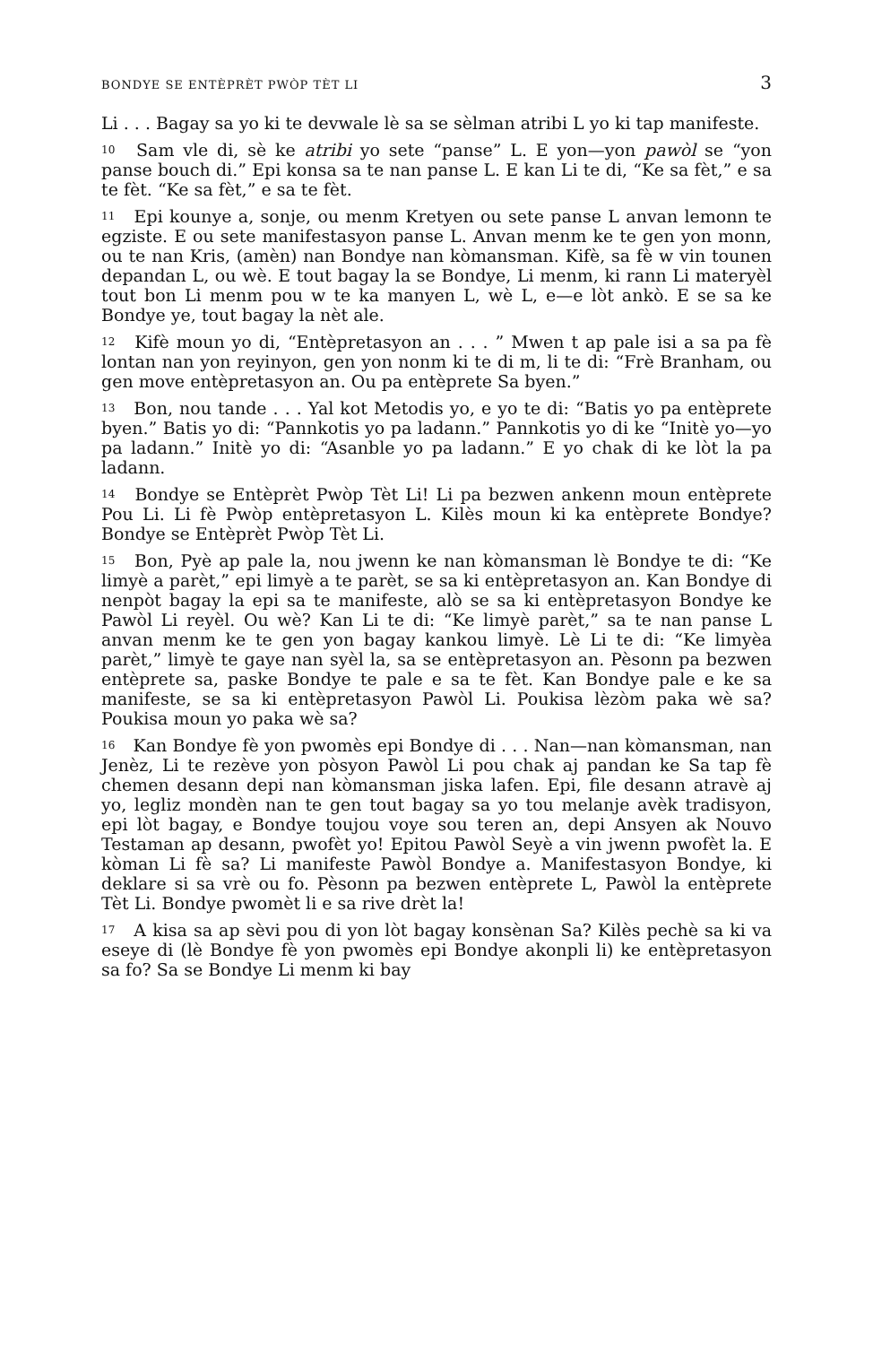BONDYE SE ENTÈPRÈT PWÒP TÈT LI 3
Li . . . Bagay sa yo ki te devwale lè sa se sèlman atribi L yo ki tap manifeste.
<sup>10</sup> Sam vle di, sè ke atribi yo sete “panse” L. E yon—yon pawòl se “yon panse bouch di.” Epi konsa sa te nan panse L. E kan Li te di, “Ke sa fèt,” e sa te fèt. “Ke sa fèt,” e sa te fèt.
<sup>11</sup> Epi kounye a, sonje, ou menm Kretyen ou sete panse L anvan lemonn te egziste. E ou sete manifestasyon panse L. Anvan menm ke te gen yon monn, ou te nan Kris, (amèn) nan Bondye nan kòmansman. Kifè, sa fè w vin tounen depandan L, ou wè. E tout bagay la se Bondye, Li menm, ki rann Li materyèl tout bon Li menm pou w te ka manyen L, wè L, e—e lòt ankò. E se sa ke Bondye ye, tout bagay la nèt ale.
<sup>12</sup> Kifè moun yo di, “Entèpretasyon an . . . ” Mwen t ap pale isi a sa pa fè lontan nan yon reyinyon, gen yon nonm ki te di m, li te di: “Frè Branham, ou gen move entèpretasyon an. Ou pa entèprete Sa byen.”
<sup>13</sup> Bon, nou tande . . . Yal kot Metodis yo, e yo te di: “Batis yo pa entèprete byen.” Batis yo di: “Pannkotis yo pa ladann.” Pannkotis yo di ke “Initè yo—yo pa ladann.” Initè yo di: “Asanble yo pa ladann.” E yo chak di ke lòt la pa ladann.
<sup>14</sup> Bondye se Entèprèt Pwòp Tèt Li! Li pa bezwen ankenn moun entèprete Pou Li. Li fè Pwòp entèpretasyon L. Kilès moun ki ka entèprete Bondye? Bondye se Entèprèt Pwòp Tèt Li.
<sup>15</sup> Bon, Pyè ap pale la, nou jwenn ke nan kòmansman lè Bondye te di: “Ke limyè a parèt,” epi limyè a te parèt, se sa ki entèpretasyon an. Kan Bondye di nenpòt bagay la epi sa te manifeste, alò se sa ki entèpretasyon Bondye ke Pawòl Li reyèl. Ou wè? Kan Li te di: “Ke limyè parèt,” sa te nan panse L anvan menm ke te gen yon bagay kankou limyè. Lè Li te di: “Ke limyèa parèt,” limyè te gaye nan syèl la, sa se entèpretasyon an. Pèsonn pa bezwen entèprete sa, paske Bondye te pale e sa te fèt. Kan Bondye pale e ke sa manifeste, se sa ki entèpretasyon Pawòl Li. Poukisa lèzòm paka wè sa? Poukisa moun yo paka wè sa?
<sup>16</sup> Kan Bondye fè yon pwomès epi Bondye di . . . Nan—nan kòmansman, nan Jenèz, Li te rezève yon pòsyon Pawòl Li pou chak aj pandan ke Sa tap fè chemen desann depi nan kòmansman jiska lafen. Epi, file desann atravè aj yo, legliz mondèn nan te gen tout bagay sa yo tou melanje avèk tradisyon, epi lòt bagay, e Bondye toujou voye sou teren an, depi Ansyen ak Nouvo Testaman ap desann, pwofèt yo! Epitou Pawòl Seyè a vin jwenn pwofèt la. E kòman Li fè sa? Li manifeste Pawòl Bondye a. Manifestasyon Bondye, ki deklare si sa vrè ou fo. Pèsonn pa bezwen entèprete L, Pawòl la entèprete Tèt Li. Bondye pwomèt li e sa rive drèt la!
<sup>17</sup> A kisa sa ap sèvi pou di yon lòt bagay konsènan Sa? Kilès pechè sa ki va eseye di (lè Bondye fè yon pwomès epi Bondye akonpli li) ke entèpretasyon sa fo? Sa se Bondye Li menm ki bay